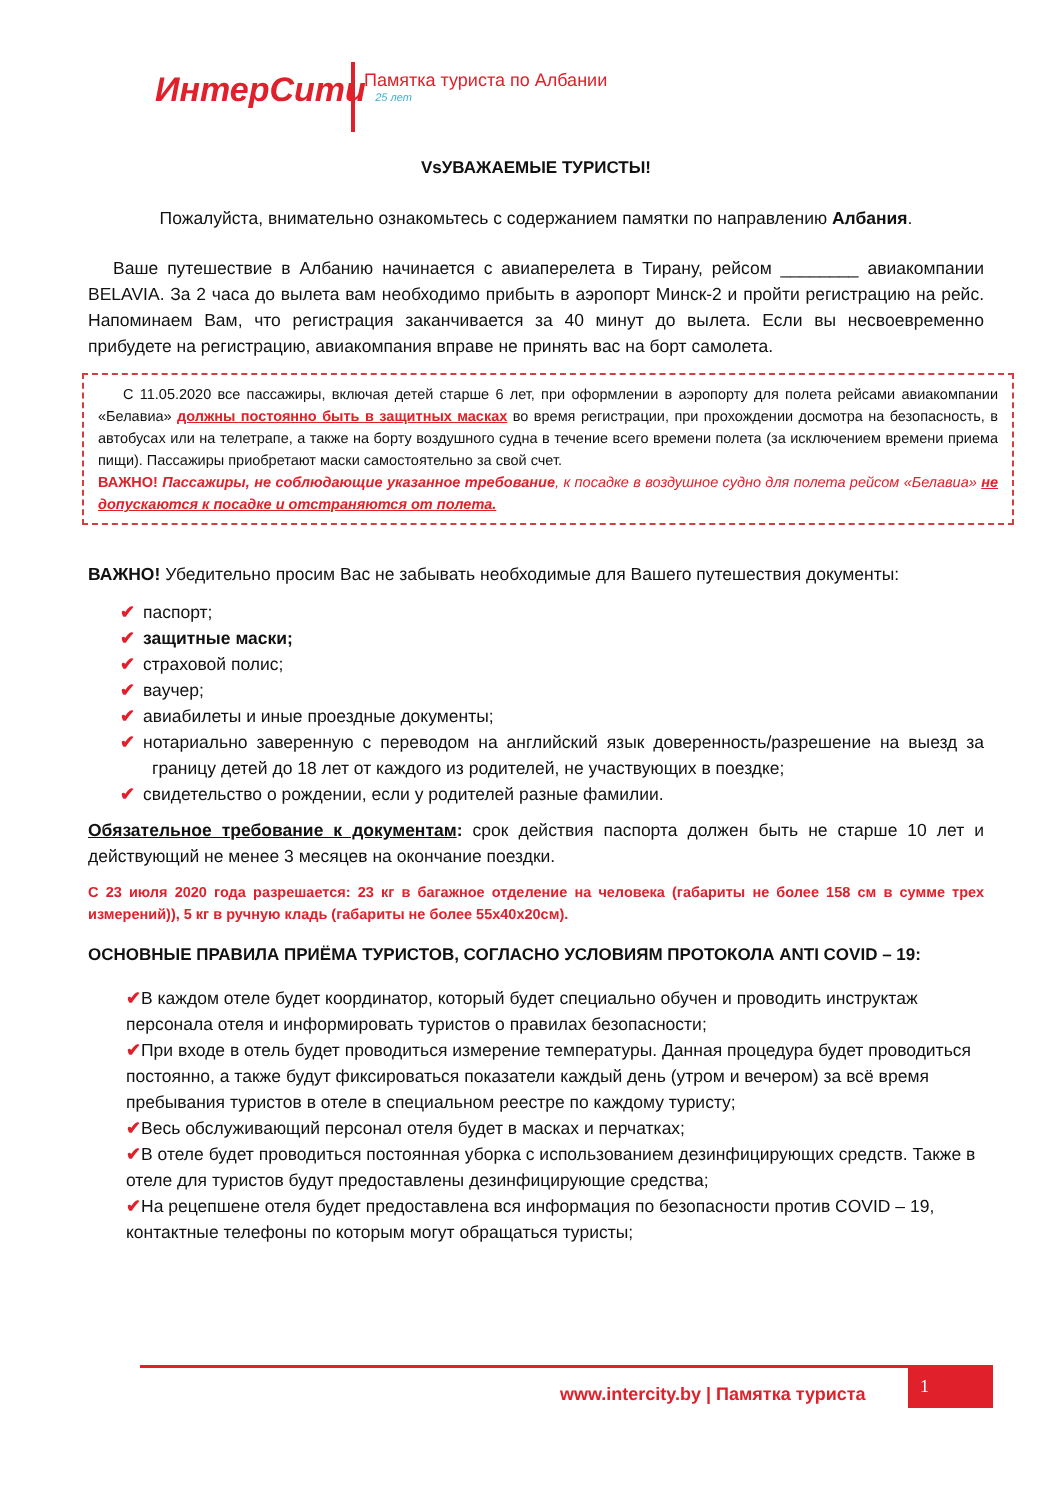ИнтерСити 25 лет Памятка туриста по Албании
VsУВАЖАЕМЫЕ ТУРИСТЫ!
Пожалуйста, внимательно ознакомьтесь с содержанием памятки по направлению Албания.
Ваше путешествие в Албанию начинается с авиаперелета в Тирану, рейсом ________ авиакомпании BELAVIA. За 2 часа до вылета вам необходимо прибыть в аэропорт Минск-2 и пройти регистрацию на рейс. Напоминаем Вам, что регистрация заканчивается за 40 минут до вылета. Если вы несвоевременно прибудете на регистрацию, авиакомпания вправе не принять вас на борт самолета.
С 11.05.2020 все пассажиры, включая детей старше 6 лет, при оформлении в аэропорту для полета рейсами авиакомпании «Белавиа» должны постоянно быть в защитных масках во время регистрации, при прохождении досмотра на безопасность, в автобусах или на телетрапе, а также на борту воздушного судна в течение всего времени полета (за исключением времени приема пищи). Пассажиры приобретают маски самостоятельно за свой счет.
ВАЖНО! Пассажиры, не соблюдающие указанное требование, к посадке в воздушное судно для полета рейсом «Белавиа» не допускаются к посадке и отстраняются от полета.
ВАЖНО! Убедительно просим Вас не забывать необходимые для Вашего путешествия документы:
✔ паспорт;
✔ защитные маски;
✔ страховой полис;
✔ ваучер;
✔ авиабилеты и иные проездные документы;
✔ нотариально заверенную с переводом на английский язык доверенность/разрешение на выезд за границу детей до 18 лет от каждого из родителей, не участвующих в поездке;
✔ свидетельство о рождении, если у родителей разные фамилии.
Обязательное требование к документам: срок действия паспорта должен быть не старше 10 лет и действующий не менее 3 месяцев на окончание поездки.
С 23 июля 2020 года разрешается: 23 кг в багажное отделение на человека (габариты не более 158 см в сумме трех измерений)), 5 кг в ручную кладь (габариты не более 55x40x20см).
ОСНОВНЫЕ ПРАВИЛА ПРИЁМА ТУРИСТОВ, СОГЛАСНО УСЛОВИЯМ ПРОТОКОЛА ANTI COVID – 19:
✔В каждом отеле будет координатор, который будет специально обучен и проводить инструктаж персонала отеля и информировать туристов о правилах безопасности;
✔При входе в отель будет проводиться измерение температуры. Данная процедура будет проводиться постоянно, а также будут фиксироваться показатели каждый день (утром и вечером) за всё время пребывания туристов в отеле в специальном реестре по каждому туристу;
✔Весь обслуживающий персонал отеля будет в масках и перчатках;
✔В отеле будет проводиться постоянная уборка с использованием дезинфицирующих средств. Также в отеле для туристов будут предоставлены дезинфицирующие средства;
✔На рецепшене отеля будет предоставлена вся информация по безопасности против COVID – 19, контактные телефоны по которым могут обращаться туристы;
www.intercity.by | Памятка туриста
1